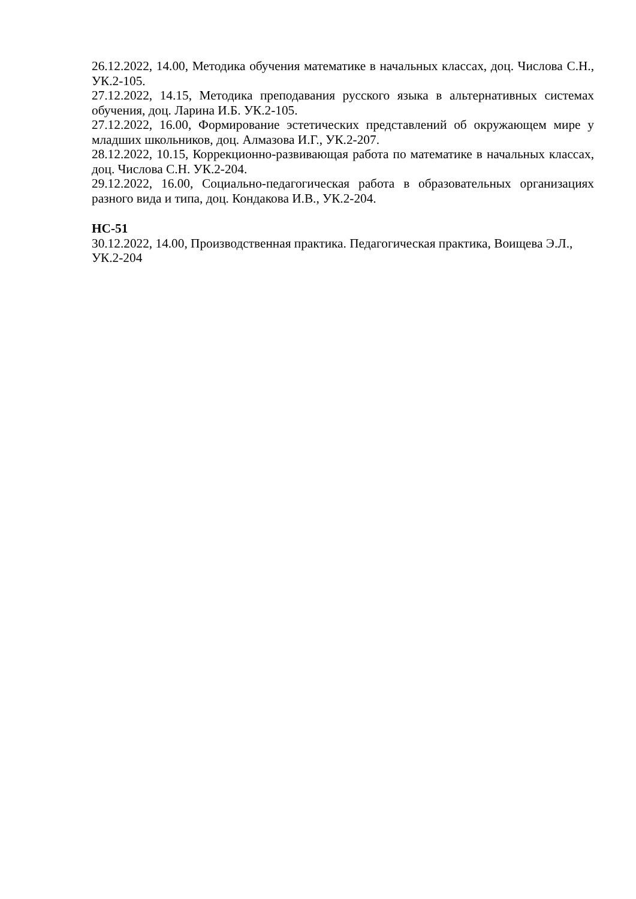26.12.2022, 14.00, Методика обучения математике в начальных классах, доц. Числова С.Н., УК.2-105.
27.12.2022, 14.15, Методика преподавания русского языка в альтернативных системах обучения, доц. Ларина И.Б. УК.2-105.
27.12.2022, 16.00, Формирование эстетических представлений об окружающем мире у младших школьников, доц. Алмазова И.Г., УК.2-207.
28.12.2022, 10.15, Коррекционно-развивающая работа по математике в начальных классах, доц. Числова С.Н. УК.2-204.
29.12.2022, 16.00, Социально-педагогическая работа в образовательных организациях разного вида и типа, доц. Кондакова И.В., УК.2-204.
НС-51
30.12.2022, 14.00, Производственная практика. Педагогическая практика, Воищева Э.Л.,
УК.2-204